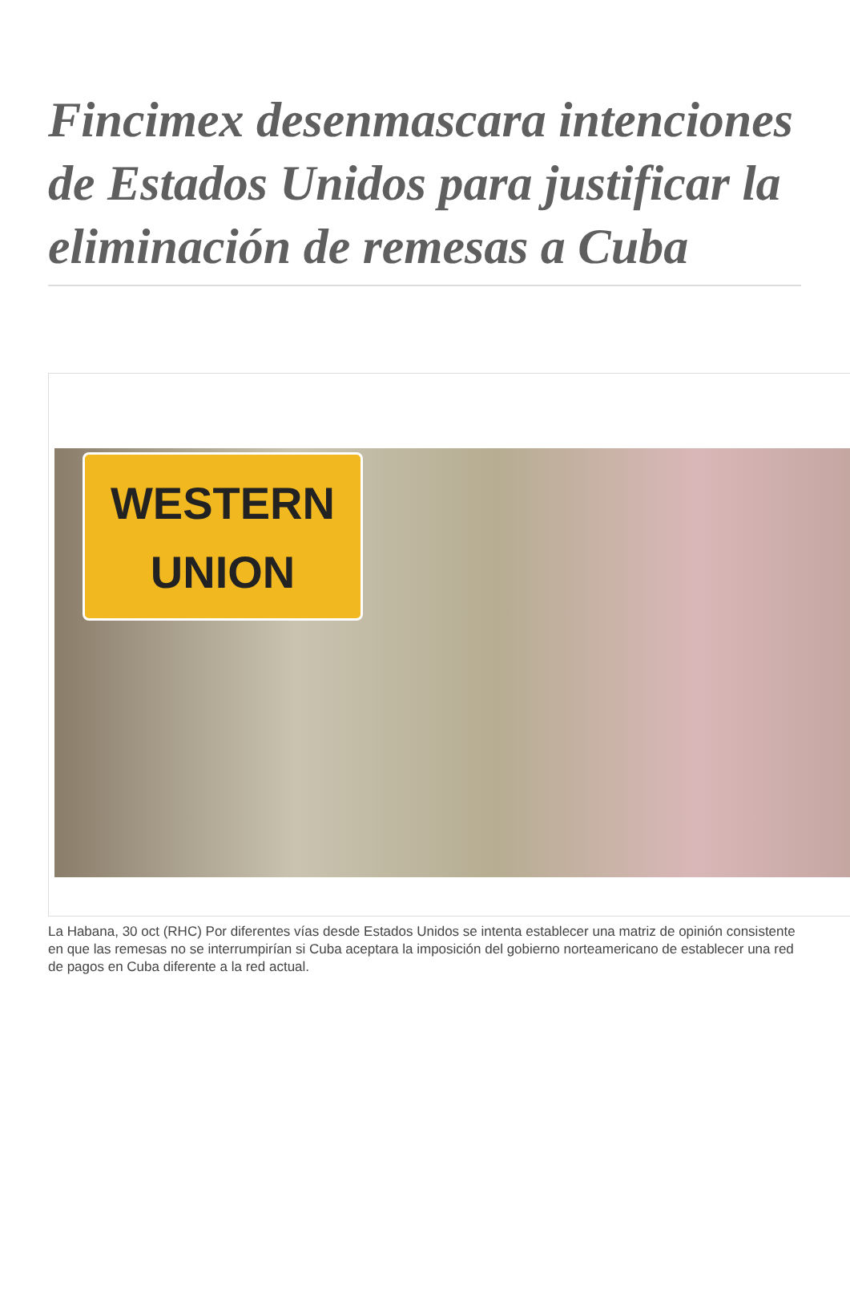Fincimex desenmascara intenciones de Estados Unidos para justificar la eliminación de remesas a Cuba
WESTERN
UNION
La Habana, 30 oct (RHC) Por diferentes vías desde Estados Unidos se intenta establecer una matriz de opinión consistente en que las remesas no se interrumpirían si Cuba aceptara la imposición del gobierno norteamericano de establecer una red de pagos en Cuba diferente a la red actual.